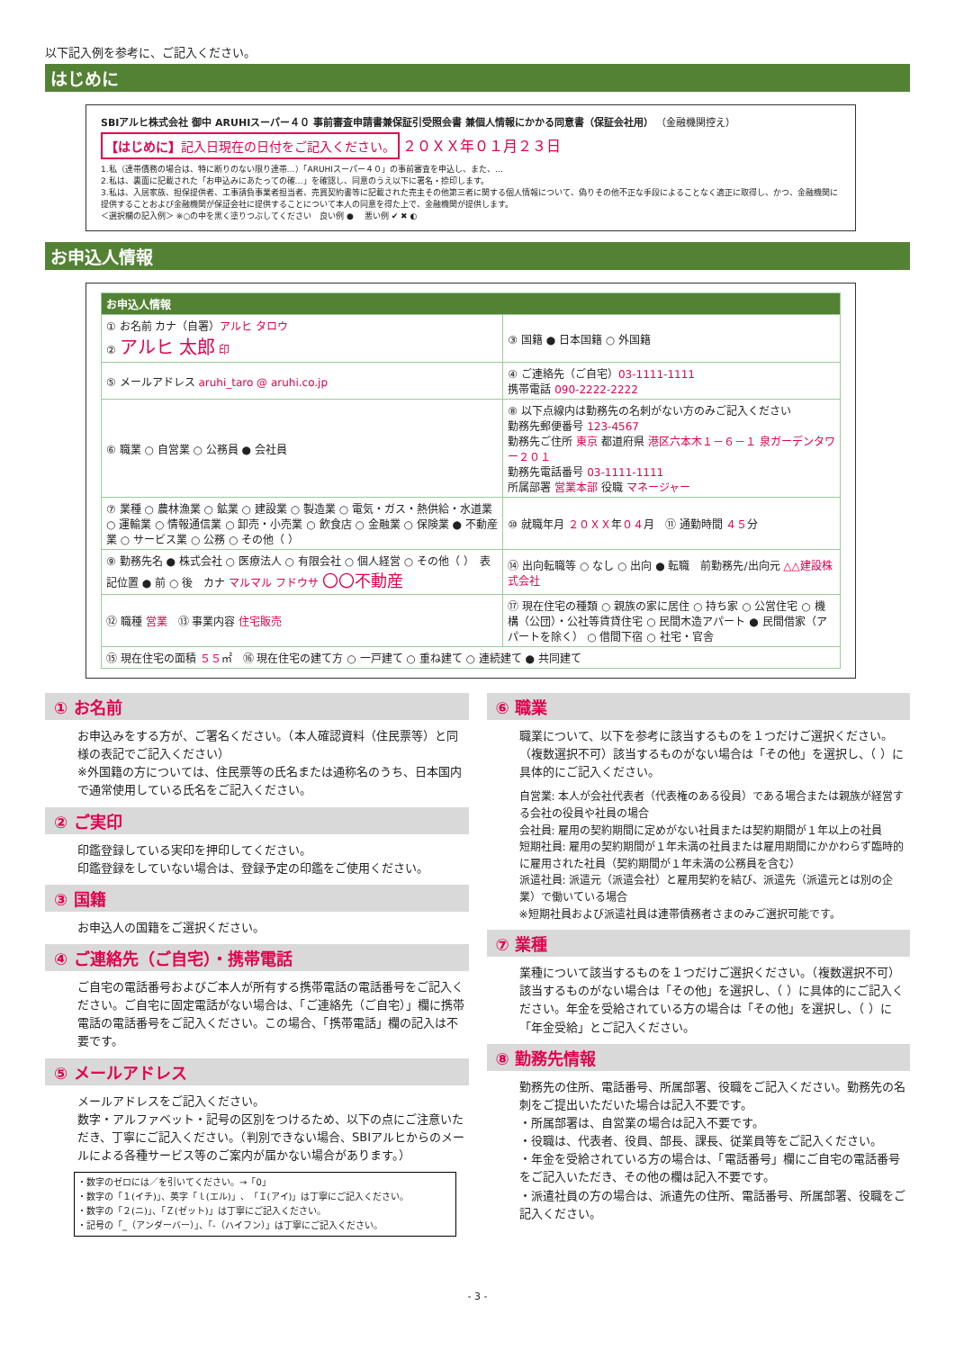以下記入例を参考に、ご記入ください。
はじめに
SBIアルヒ株式会社 御中 ARUHIスーパー４０ 事前審査申請書兼保証引受照会書 兼個人情報にかかる同意書（保証会社用） （金融機関控え）
【はじめに】記入日現在の日付をご記入ください。
２０ＸＸ年０１月２３日
1.私（連帯債務の場合は、特に断りのない限り連帯…）「ARUHIスーパー４０」の事前審査を申込し、また、…
2.私は、裏面に記載された「お申込みにあたっての確…」を確認し、同意のうえ以下に署名・捺印します。
3.私は、入居家族、担保提供者、工事請負事業者担当者、売買契約書等に記載された売主その他第三者に関する個人情報について、偽りその他不正な手段によることなく適正に取得し、かつ、金融機関に提供することおよび金融機関が保証会社に提供することについて本人の同意を得た上で、金融機関が提供します。
＜選択欄の記入例＞ ※○の中を黒く塗りつぶしてください　良い例 ● 　悪い例 ✔ ✖ ◐
お申込人情報
| お申込人情報 | |
| ① お名前 カナ（自署） アルヒ タロウ ② アルヒ 太郎 印 | ③ 国籍 ● 日本国籍 ○ 外国籍 |
| ⑤ メールアドレス aruhi_taro @ aruhi.co.jp | ④ ご連絡先（ご自宅） 03-1111-1111 携帯電話 090-2222-2222 |
| ⑥ 職業 ○ 自営業 ○ 公務員 ● 会社員 | ⑧ 以下点線内は勤務先の名刺がない方のみご記入ください 勤務先郵便番号 123-4567 勤務先ご住所 東京 都道府県 港区六本木１－６－１ 泉ガーデンタワー２０１ 勤務先電話番号 03-1111-1111 所属部署 営業本部 役職 マネージャー |
| ⑦ 業種 ○ 農林漁業 ○ 鉱業 ○ 建設業 ○ 製造業 ○ 電気・ガス・熱供給・水道業 ○ 運輸業 ○ 情報通信業 ○ 卸売・小売業 ○ 飲食店 ○ 金融業 ○ 保険業 ● 不動産業 ○ サービス業 ○ 公務 ○ その他（ ） | ⑩ 就職年月 ２０ＸＸ 年 ０４ 月 ⑪ 通勤時間 ４５ 分 |
| ⑨ 勤務先名 ● 株式会社 ○ 医療法人 ○ 有限会社 ○ 個人経営 ○ その他（ ） 表記位置 ● 前 ○ 後 カナ マルマル フドウサ 〇〇不動産 | ⑭ 出向転職等 ○ なし ○ 出向 ● 転職 前勤務先/出向元 △△建設株式会社 |
| ⑫ 職種 営業 ⑬ 事業内容 住宅販売 | ⑰ 現在住宅の種類 ○ 親族の家に居住 ○ 持ち家 ○ 公営住宅 ○ 機構（公団）・公社等賃貸住宅 ○ 民間木造アパート ● 民間借家（アパートを除く） ○ 借間下宿 ○ 社宅・官舎 |
| ⑮ 現在住宅の面積 ５５ ㎡ ⑯ 現在住宅の建て方 ○ 一戸建て ○ 重ね建て ○ 連続建て ● 共同建て | |
① お名前
お申込みをする方が、ご署名ください。（本人確認資料（住民票等）と同様の表記でご記入ください）
※外国籍の方については、住民票等の氏名または通称名のうち、日本国内で通常使用している氏名をご記入ください。
② ご実印
印鑑登録している実印を押印してください。
印鑑登録をしていない場合は、登録予定の印鑑をご使用ください。
③ 国籍
お申込人の国籍をご選択ください。
④ ご連絡先（ご自宅）・携帯電話
ご自宅の電話番号およびご本人が所有する携帯電話の電話番号をご記入ください。ご自宅に固定電話がない場合は、「ご連絡先（ご自宅）」欄に携帯電話の電話番号をご記入ください。この場合、「携帯電話」欄の記入は不要です。
⑤ メールアドレス
メールアドレスをご記入ください。
数字・アルファベット・記号の区別をつけるため、以下の点にご注意いただき、丁寧にご記入ください。（判別できない場合、SBIアルヒからのメールによる各種サービス等のご案内が届かない場合があります。）
・数字のゼロには／を引いてください。→「0」
・数字の「１(イチ)」、英字「ｌ(エル)」、「Ｉ(アイ)」は丁寧にご記入ください。
・数字の「２(ニ)」、「Ｚ(ゼット)」は丁寧にご記入ください。
・記号の「_（アンダーバー）」、「-（ハイフン）」は丁寧にご記入ください。
⑥ 職業
職業について、以下を参考に該当するものを１つだけご選択ください。（複数選択不可）該当するものがない場合は「その他」を選択し、（ ）に具体的にご記入ください。
自営業: 本人が会社代表者（代表権のある役員）である場合または親族が経営する会社の役員や社員の場合
会社員: 雇用の契約期間に定めがない社員または契約期間が１年以上の社員
短期社員: 雇用の契約期間が１年未満の社員または雇用期間にかかわらず臨時的に雇用された社員（契約期間が１年未満の公務員を含む）
派遣社員: 派遣元（派遣会社）と雇用契約を結び、派遣先（派遣元とは別の企業）で働いている場合
※短期社員および派遣社員は連帯債務者さまのみご選択可能です。
⑦ 業種
業種について該当するものを１つだけご選択ください。（複数選択不可）該当するものがない場合は「その他」を選択し、（ ）に具体的にご記入ください。年金を受給されている方の場合は「その他」を選択し、（ ）に「年金受給」とご記入ください。
⑧ 勤務先情報
勤務先の住所、電話番号、所属部署、役職をご記入ください。勤務先の名刺をご提出いただいた場合は記入不要です。
・所属部署は、自営業の場合は記入不要です。
・役職は、代表者、役員、部長、課長、従業員等をご記入ください。
・年金を受給されている方の場合は、「電話番号」欄にご自宅の電話番号をご記入いただき、その他の欄は記入不要です。
・派遣社員の方の場合は、派遣先の住所、電話番号、所属部署、役職をご記入ください。
- 3 -